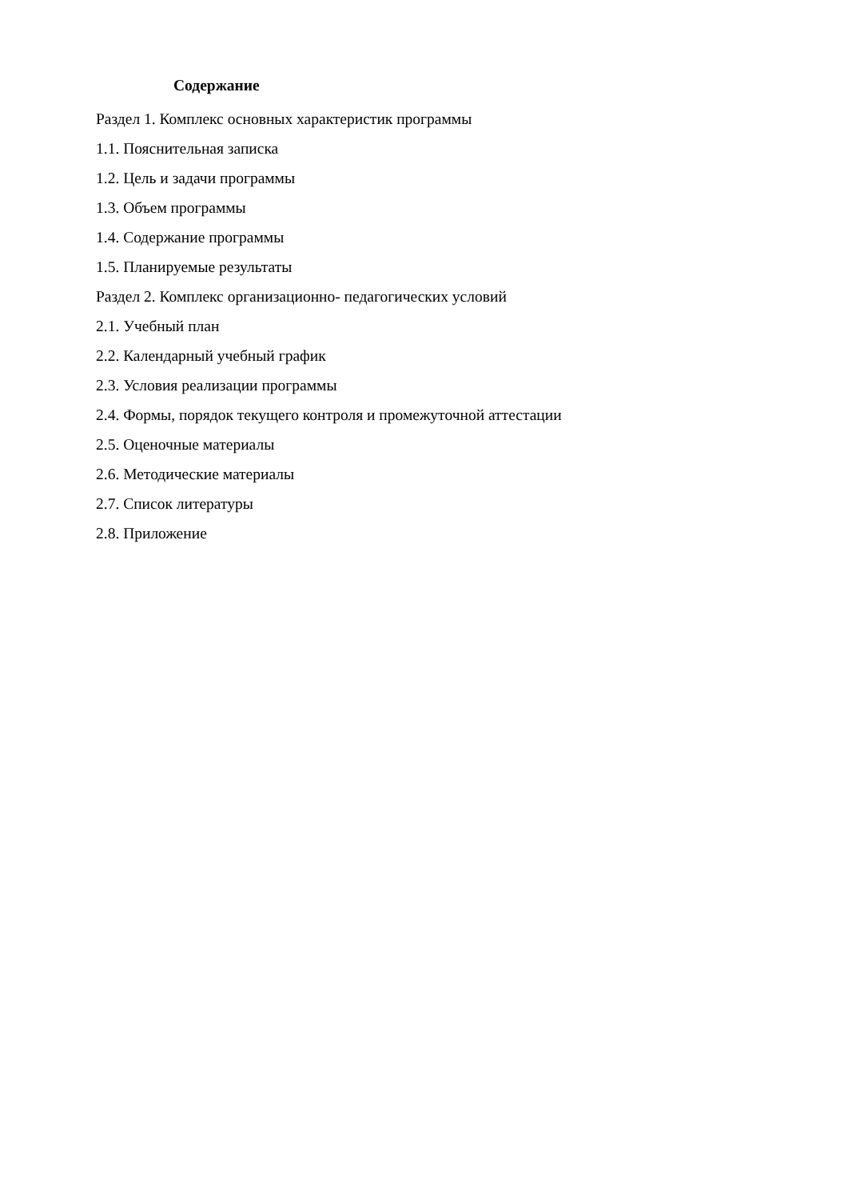Содержание
Раздел 1. Комплекс основных характеристик программы
1.1. Пояснительная записка
1.2. Цель и задачи программы
1.3. Объем программы
1.4. Содержание программы
1.5. Планируемые результаты
Раздел 2. Комплекс организационно- педагогических условий
2.1. Учебный план
2.2. Календарный учебный график
2.3. Условия реализации программы
2.4. Формы, порядок текущего контроля и промежуточной аттестации
2.5. Оценочные материалы
2.6. Методические материалы
2.7. Список литературы
2.8. Приложение